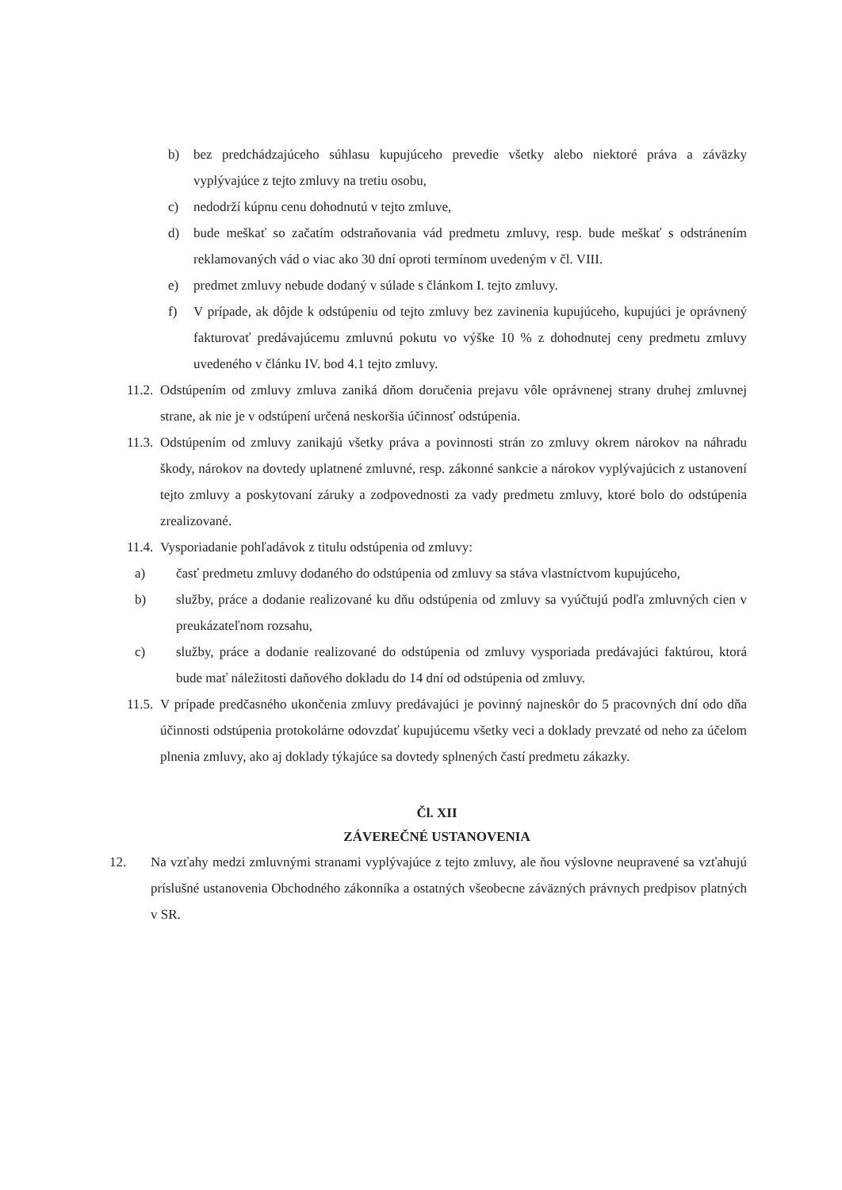b) bez predchádzajúceho súhlasu kupujúceho prevedie všetky alebo niektoré práva a záväzky vyplývajúce z tejto zmluvy na tretiu osobu,
c) nedodrží kúpnu cenu dohodnutú v tejto zmluve,
d) bude meškať so začatím odstraňovania vád predmetu zmluvy, resp. bude meškať s odstránením reklamovaných vád o viac ako 30 dní oproti termínom uvedeným v čl. VIII.
e) predmet zmluvy nebude dodaný v súlade s článkom I. tejto zmluvy.
f) V prípade, ak dôjde k odstúpeniu od tejto zmluvy bez zavinenia kupujúceho, kupujúci je oprávnený fakturovať predávajúcemu zmluvnú pokutu vo výške 10 % z dohodnutej ceny predmetu zmluvy uvedeného v článku IV. bod 4.1 tejto zmluvy.
11.2. Odstúpením od zmluvy zmluva zaniká dňom doručenia prejavu vôle oprávnenej strany druhej zmluvnej strane, ak nie je v odstúpení určená neskoršia účinnosť odstúpenia.
11.3. Odstúpením od zmluvy zanikajú všetky práva a povinnosti strán zo zmluvy okrem nárokov na náhradu škody, nárokov na dovtedy uplatnené zmluvné, resp. zákonné sankcie a nárokov vyplývajúcich z ustanovení tejto zmluvy a poskytovaní záruky a zodpovednosti za vady predmetu zmluvy, ktoré bolo do odstúpenia zrealizované.
11.4. Vysporiadanie pohľadávok z titulu odstúpenia od zmluvy:
a) časť predmetu zmluvy dodaného do odstúpenia od zmluvy sa stáva vlastníctvom kupujúceho,
b) služby, práce a dodanie realizované ku dňu odstúpenia od zmluvy sa vyúčtujú podľa zmluvných cien v preukázateľnom rozsahu,
c) služby, práce a dodanie realizované do odstúpenia od zmluvy vysporiada predávajúci faktúrou, ktorá bude mať náležitosti daňového dokladu do 14 dní od odstúpenia od zmluvy.
11.5. V prípade predčasného ukončenia zmluvy predávajúci je povinný najneskôr do 5 pracovných dní odo dňa účinnosti odstúpenia protokolárne odovzdať kupujúcemu všetky veci a doklady prevzaté od neho za účelom plnenia zmluvy, ako aj doklady týkajúce sa dovtedy splnených častí predmetu zákazky.
Čl. XII
ZÁVEREČNÉ USTANOVENIA
12. Na vzťahy medzi zmluvnými stranami vyplývajúce z tejto zmluvy, ale ňou výslovne neupravené sa vzťahujú príslušné ustanovenia Obchodného zákonníka a ostatných všeobecne záväzných právnych predpisov platných v SR.